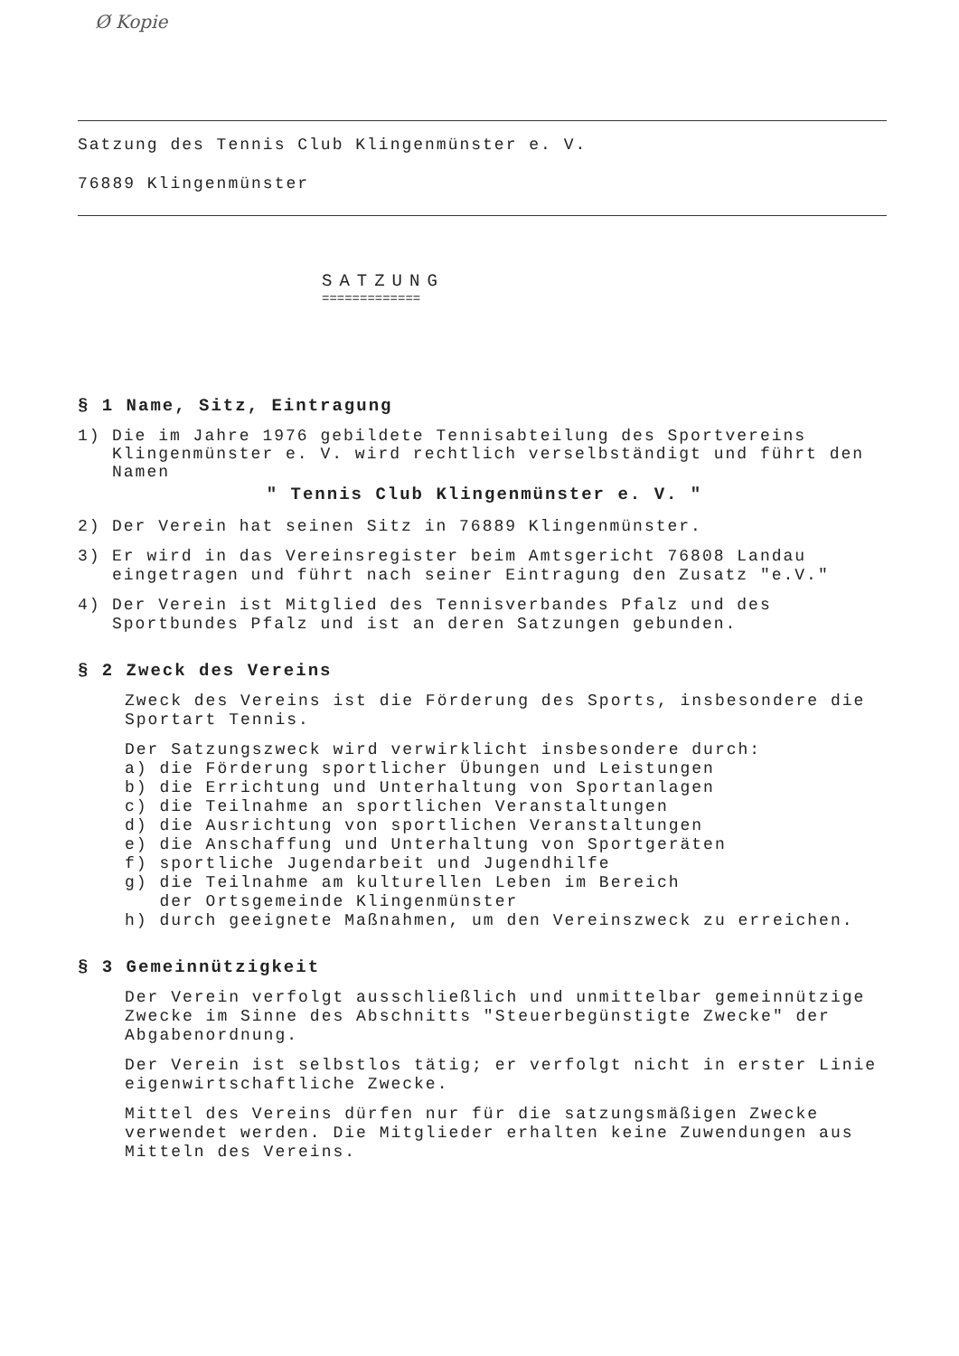Ø Kopie
Satzung des Tennis Club Klingenmünster e. V.
76889 Klingenmünster
SATZUNG
=============
§ 1 Name, Sitz, Eintragung
1) Die im Jahre 1976 gebildete Tennisabteilung des Sportvereins Klingenmünster e. V. wird rechtlich verselbständigt und führt den Namen
" Tennis Club Klingenmünster e. V. "
2) Der Verein hat seinen Sitz in 76889 Klingenmünster.
3) Er wird in das Vereinsregister beim Amtsgericht 76808 Landau eingetragen und führt nach seiner Eintragung den Zusatz "e.V."
4) Der Verein ist Mitglied des Tennisverbandes Pfalz und des Sportbundes Pfalz und ist an deren Satzungen gebunden.
§ 2 Zweck des Vereins
Zweck des Vereins ist die Förderung des Sports, insbesondere die Sportart Tennis.
Der Satzungszweck wird verwirklicht insbesondere durch:
a) die Förderung sportlicher Übungen und Leistungen
b) die Errichtung und Unterhaltung von Sportanlagen
c) die Teilnahme an sportlichen Veranstaltungen
d) die Ausrichtung von sportlichen Veranstaltungen
e) die Anschaffung und Unterhaltung von Sportgeräten
f) sportliche Jugendarbeit und Jugendhilfe
g) die Teilnahme am kulturellen Leben im Bereich
der Ortsgemeinde Klingenmünster
h) durch geeignete Maßnahmen, um den Vereinszweck zu erreichen.
§ 3 Gemeinnützigkeit
Der Verein verfolgt ausschließlich und unmittelbar gemeinnützige Zwecke im Sinne des Abschnitts "Steuerbegünstigte Zwecke" der Abgabenordnung.
Der Verein ist selbstlos tätig; er verfolgt nicht in erster Linie eigenwirtschaftliche Zwecke.
Mittel des Vereins dürfen nur für die satzungsmäßigen Zwecke verwendet werden. Die Mitglieder erhalten keine Zuwendungen aus Mitteln des Vereins.